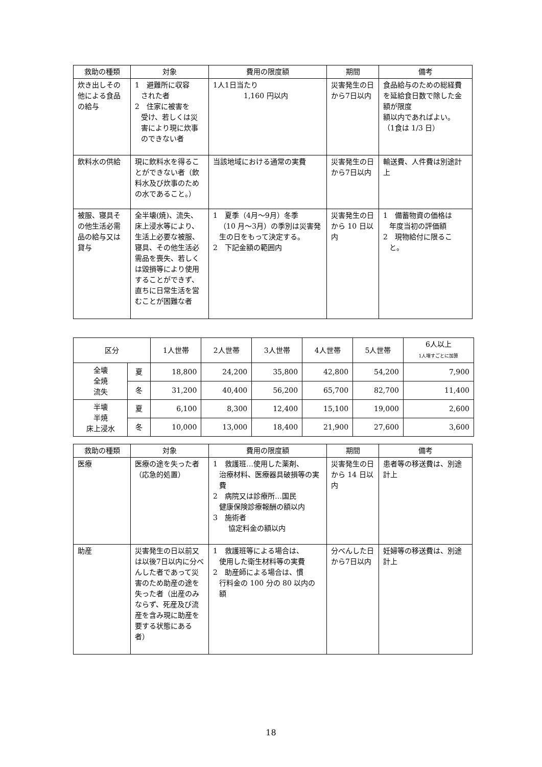| 救助の種類 | 対象 | 費用の限度額 | 期間 | 備考 |
| --- | --- | --- | --- | --- |
| 炊き出しその他による食品の給与 | 1 避難所に収容 された者 2 住家に被害を 受け、若しくは災害により現に炊事のできない者 | 1人1日当たり 1,160 円以内 | 災害発生の日から7日以内 | 食品給与のための総経費を延給食日数で除した金額が限度 額以内であればよい。 （1食は 1/3 日） |
| 飲料水の供給 | 現に飲料水を得ることができない者（飲料水及び炊事のための水であること。） | 当該地域における通常の実費 | 災害発生の日から7日以内 | 輸送費、人件費は別途計上 |
| 被服、寝具その他生活必需品の給与又は貸与 | 全半壊(焼)、流失、床上浸水等により、生活上必要な被服、寝具、その他生活必需品を喪失、若しくは毀損等により使用することができず、直ちに日常生活を営むことが困難な者 | 1 夏季（4月～9月）冬季 （10 月～3月）の季別は災害発生の日をもって決定する。 2 下記金額の範囲内 | 災害発生の日から 10 日以内 | 1 備蓄物資の価格は 年度当初の評価額 2 現物給付に限るこ と。 |
| 区分 | | 1人世帯 | 2人世帯 | 3人世帯 | 4人世帯 | 5人世帯 | 6人以上 1人増すごとに加算 |
| --- | --- | --- | --- | --- | --- | --- | --- |
| 全壊 全焼 流失 | 夏 | 18,800 | 24,200 | 35,800 | 42,800 | 54,200 | 7,900 |
| | 冬 | 31,200 | 40,400 | 56,200 | 65,700 | 82,700 | 11,400 |
| 半壊 半焼 床上浸水 | 夏 | 6,100 | 8,300 | 12,400 | 15,100 | 19,000 | 2,600 |
| | 冬 | 10,000 | 13,000 | 18,400 | 21,900 | 27,600 | 3,600 |
| 救助の種類 | 対象 | 費用の限度額 | 期間 | 備考 |
| --- | --- | --- | --- | --- |
| 医療 | 医療の途を失った者 （応急的処置） | 1 救護班…使用した薬剤、 治療材料、医療器具破損等の実費 2 病院又は診療所…国民 健康保険診療報酬の額以内 3 施術者 協定料金の額以内 | 災害発生の日から 14 日以内 | 患者等の移送費は、別途計上 |
| 助産 | 災害発生の日以前又は以後7日以内に分べんした者であって災害のため助産の途を失った者（出産のみならず、死産及び流産を含み現に助産を要する状態にある者） | 1 救護班等による場合は、 使用した衛生材料等の実費 2 助産師による場合は、慣 行料金の 100 分の 80 以内の額 | 分べんした日から7日以内 | 妊婦等の移送費は、別途計上 |
18